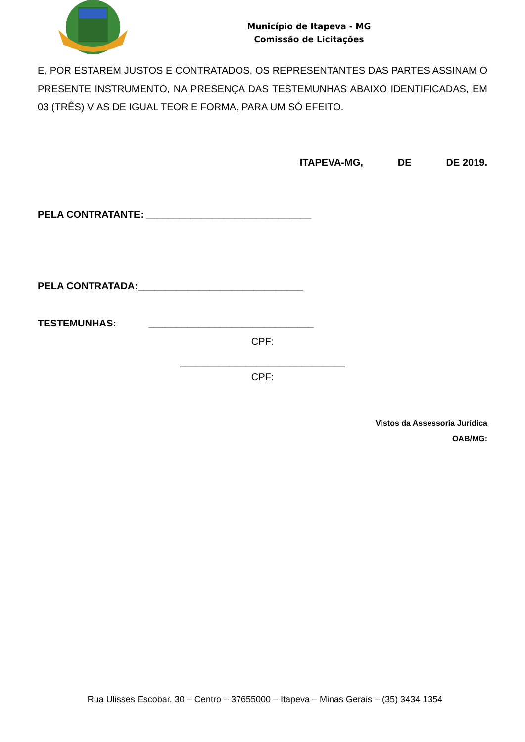Município de Itapeva - MG
Comissão de Licitações
E, POR ESTAREM JUSTOS E CONTRATADOS, OS REPRESENTANTES DAS PARTES ASSINAM O PRESENTE INSTRUMENTO, NA PRESENÇA DAS TESTEMUNHAS ABAIXO IDENTIFICADAS, EM 03 (TRÊS) VIAS DE IGUAL TEOR E FORMA, PARA UM SÓ EFEITO.
ITAPEVA-MG, DE DE 2019.
PELA CONTRATANTE: ______________________________
PELA CONTRATADA:______________________________
TESTEMUNHAS: ______________________________
CPF:
______________________________
CPF:
Vistos da Assessoria Jurídica
OAB/MG:
Rua Ulisses Escobar, 30 – Centro – 37655000 – Itapeva – Minas Gerais – (35) 3434 1354